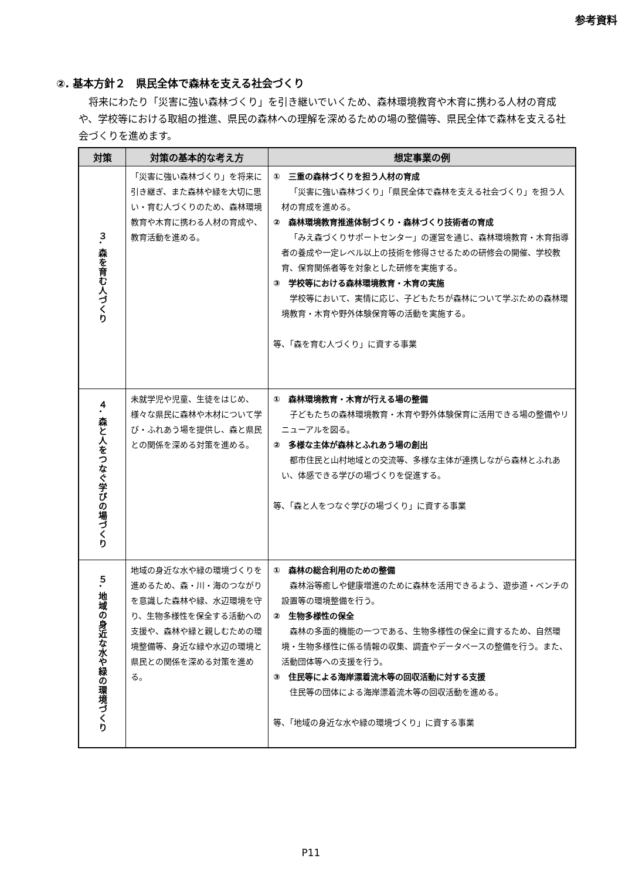参考資料
②. 基本方針２　県民全体で森林を支える社会づくり
将来にわたり「災害に強い森林づくり」を引き継いでいくため、森林環境教育や木育に携わる人材の育成や、学校等における取組の推進、県民の森林への理解を深めるための場の整備等、県民全体で森林を支える社会づくりを進めます。
| 対策 | 対策の基本的な考え方 | 想定事業の例 |
| --- | --- | --- |
| ３. 森を育む人づくり | 「災害に強い森林づくり」を将来に引き継ぎ、また森林や緑を大切に思い・育む人づくりのため、森林環境教育や木育に携わる人材の育成や、教育活動を進める。 | ① 三重の森林づくりを担う人材の育成 「災害に強い森林づくり」「県民全体で森林を支える社会づくり」を担う人材の育成を進める。 ② 森林環境教育推進体制づくり・森林づくり技術者の育成 「みえ森づくりサポートセンター」の運営を通じ、森林環境教育・木育指導者の養成や一定レベル以上の技術を修得させるための研修会の開催、学校教育、保育関係者等を対象とした研修を実施する。 ③ 学校等における森林環境教育・木育の実施 学校等において、実情に応じ、子どもたちが森林について学ぶための森林環境教育・木育や野外体験保育等の活動を実施する。 等、「森を育む人づくり」に資する事業 |
| ４. 森と人をつなぐ学びの場づくり | 未就学児や児童、生徒をはじめ、様々な県民に森林や木材について学び・ふれあう場を提供し、森と県民との関係を深める対策を進める。 | ① 森林環境教育・木育が行える場の整備 子どもたちの森林環境教育・木育や野外体験保育に活用できる場の整備やリニューアルを図る。 ② 多様な主体が森林とふれあう場の創出 都市住民と山村地域との交流等、多様な主体が連携しながら森林とふれあい、体感できる学びの場づくりを促進する。 等、「森と人をつなぐ学びの場づくり」に資する事業 |
| ５. 地域の身近な水や緑の環境づくり | 地域の身近な水や緑の環境づくりを進めるため、森・川・海のつながりを意識した森林や緑、水辺環境を守り、生物多様性を保全する活動への支援や、森林や緑と親しむための環境整備等、身近な緑や水辺の環境と県民との関係を深める対策を進める。 | ① 森林の総合利用のための整備 森林浴等癒しや健康増進のために森林を活用できるよう、遊歩道・ベンチの設置等の環境整備を行う。 ② 生物多様性の保全 森林の多面的機能の一つである、生物多様性の保全に資するため、自然環境・生物多様性に係る情報の収集、調査やデータベースの整備を行う。また、活動団体等への支援を行う。 ③ 住民等による海岸漂着流木等の回収活動に対する支援 住民等の団体による海岸漂着流木等の回収活動を進める。 等、「地域の身近な水や緑の環境づくり」に資する事業 |
P11